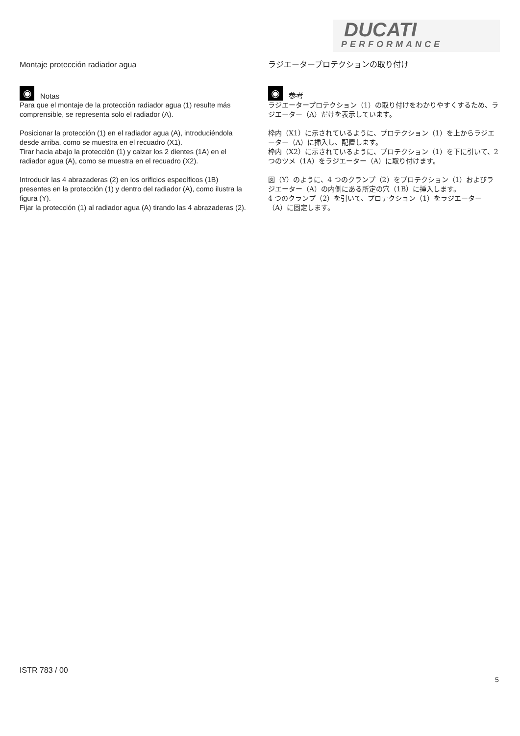DUCATI
PERFORMANCE
Montaje protección radiador agua
◉ Notas
Para que el montaje de la protección radiador agua (1) resulte más comprensible, se representa solo el radiador (A).
Posicionar la protección (1) en el radiador agua (A), introduciéndola desde arriba, como se muestra en el recuadro (X1).
Tirar hacia abajo la protección (1) y calzar los 2 dientes (1A) en el radiador agua (A), como se muestra en el recuadro (X2).
Introducir las 4 abrazaderas (2) en los orificios específicos (1B) presentes en la protección (1) y dentro del radiador (A), como ilustra la figura (Y).
Fijar la protección (1) al radiador agua (A) tirando las 4 abrazaderas (2).
ラジエータープロテクションの取り付け
◉ 参考
ラジエータープロテクション（1）の取り付けをわかりやすくするため、ラジエーター（A）だけを表示しています。
枠内（X1）に示されているように、プロテクション（1）を上からラジエーター（A）に挿入し、配置します。
枠内（X2）に示されているように、プロテクション（1）を下に引いて、2 つのツメ（1A）をラジエーター（A）に取り付けます。
図（Y）のように、4 つのクランプ（2）をプロテクション（1）およびラジエーター（A）の内側にある所定の穴（1B）に挿入します。
4 つのクランプ（2）を引いて、プロテクション（1）をラジエーター（A）に固定します。
ISTR 783 / 00
5